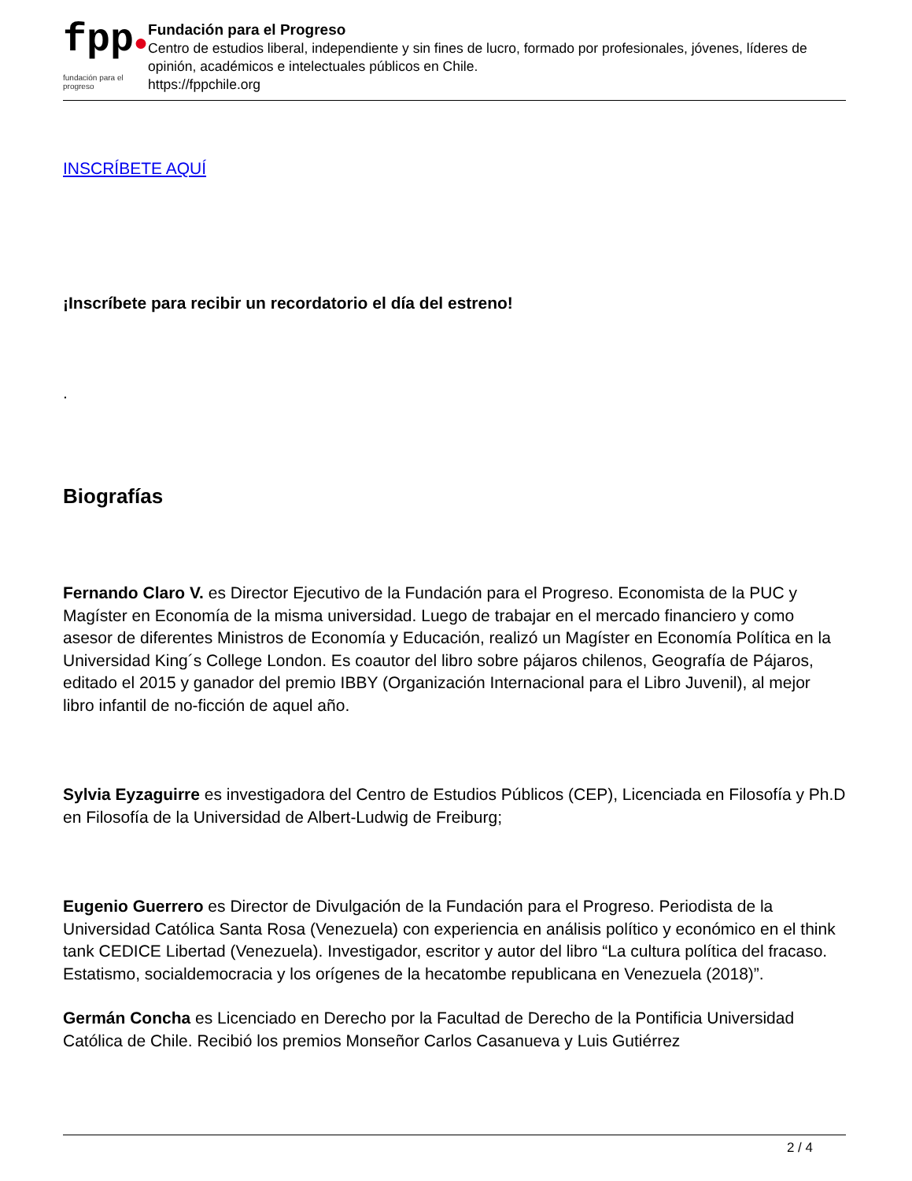fpp●
fundación para el progreso
Fundación para el Progreso
Centro de estudios liberal, independiente y sin fines de lucro, formado por profesionales, jóvenes, líderes de opinión, académicos e intelectuales públicos en Chile.
https://fppchile.org
INSCRÍBETE AQUÍ
¡Inscríbete para recibir un recordatorio el día del estreno!
.
Biografías
Fernando Claro V. es Director Ejecutivo de la Fundación para el Progreso. Economista de la PUC y Magíster en Economía de la misma universidad. Luego de trabajar en el mercado financiero y como asesor de diferentes Ministros de Economía y Educación, realizó un Magíster en Economía Política en la Universidad King´s College London. Es coautor del libro sobre pájaros chilenos, Geografía de Pájaros, editado el 2015 y ganador del premio IBBY (Organización Internacional para el Libro Juvenil), al mejor libro infantil de no-ficción de aquel año.
Sylvia Eyzaguirre es investigadora del Centro de Estudios Públicos (CEP), Licenciada en Filosofía y Ph.D en Filosofía de la Universidad de Albert-Ludwig de Freiburg;
Eugenio Guerrero es Director de Divulgación de la Fundación para el Progreso. Periodista de la Universidad Católica Santa Rosa (Venezuela) con experiencia en análisis político y económico en el think tank CEDICE Libertad (Venezuela). Investigador, escritor y autor del libro “La cultura política del fracaso. Estatismo, socialdemocracia y los orígenes de la hecatombe republicana en Venezuela (2018)”.
Germán Concha es Licenciado en Derecho por la Facultad de Derecho de la Pontificia Universidad Católica de Chile. Recibió los premios Monseñor Carlos Casanueva y Luis Gutiérrez
2 / 4